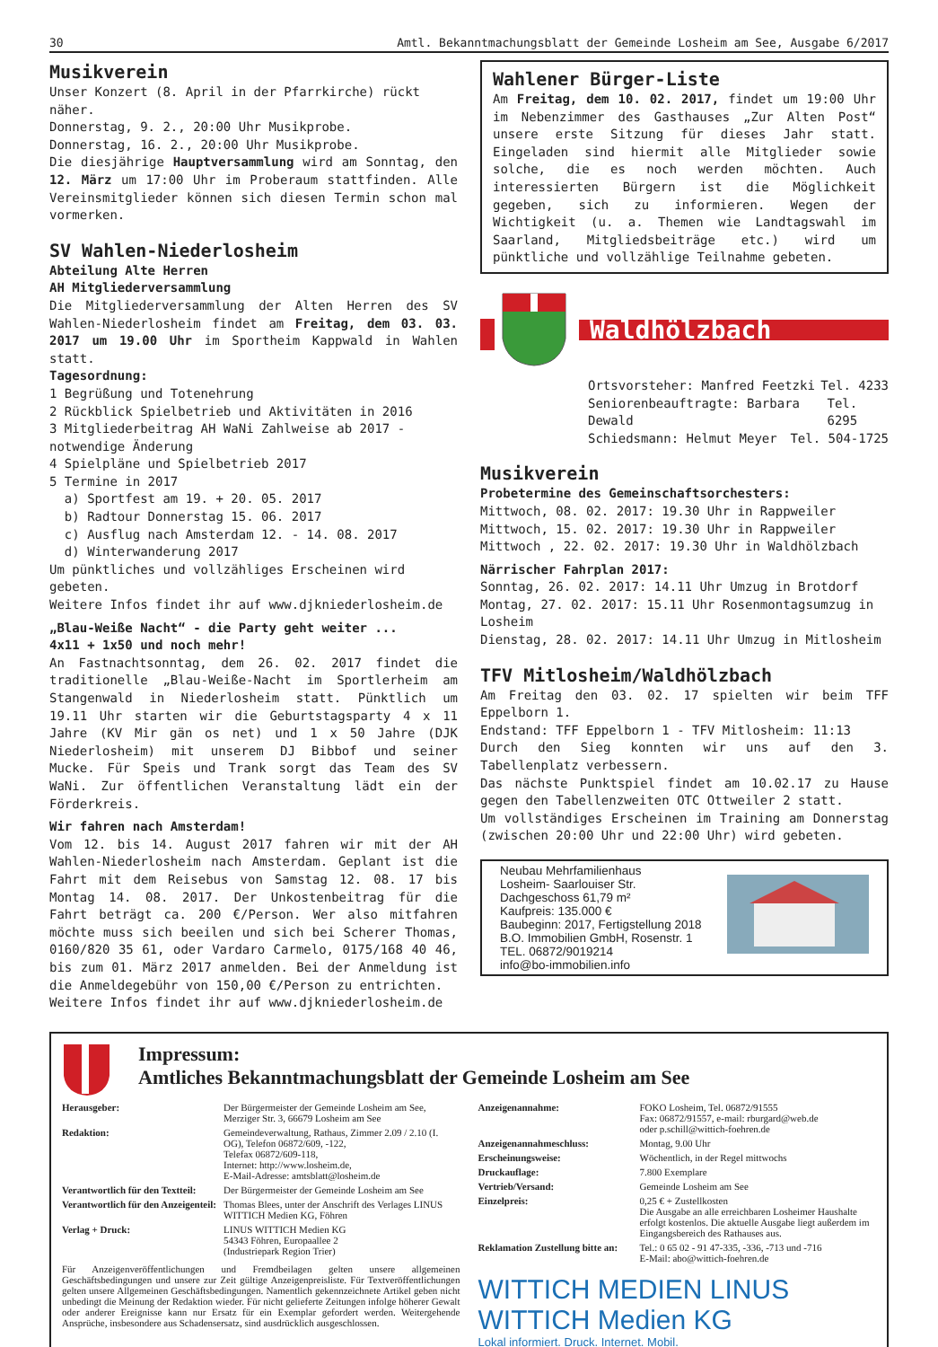30 Amtl. Bekanntmachungsblatt der Gemeinde Losheim am See, Ausgabe 6/2017
Musikverein
Unser Konzert (8. April in der Pfarrkirche) rückt näher.
Donnerstag, 9. 2., 20:00 Uhr Musikprobe.
Donnerstag, 16. 2., 20:00 Uhr Musikprobe.
Die diesjährige Hauptversammlung wird am Sonntag, den 12. März um 17:00 Uhr im Proberaum stattfinden. Alle Vereinsmitglieder können sich diesen Termin schon mal vormerken.
SV Wahlen-Niederlosheim
Abteilung Alte Herren
AH Mitgliederversammlung
Die Mitgliederversammlung der Alten Herren des SV Wahlen-Niederlosheim findet am Freitag, dem 03. 03. 2017 um 19.00 Uhr im Sportheim Kappwald in Wahlen statt.
Tagesordnung:
1 Begrüßung und Totenehrung
2 Rückblick Spielbetrieb und Aktivitäten in 2016
3 Mitgliederbeitrag AH WaNi Zahlweise ab 2017 - notwendige Änderung
4 Spielpläne und Spielbetrieb 2017
5 Termine in 2017
a) Sportfest am 19. + 20. 05. 2017
b) Radtour Donnerstag 15. 06. 2017
c) Ausflug nach Amsterdam 12. - 14. 08. 2017
d) Winterwanderung 2017
Um pünktliches und vollzähliges Erscheinen wird gebeten.
Weitere Infos findet ihr auf www.djkniederlosheim.de
„Blau-Weiße Nacht“ - die Party geht weiter ...
4x11 + 1x50 und noch mehr!
An Fastnachtsonntag, dem 26. 02. 2017 findet die traditionelle „Blau-Weiße-Nacht im Sportlerheim am Stangenwald in Niederlosheim statt. Pünktlich um 19.11 Uhr starten wir die Geburtstagsparty 4 x 11 Jahre (KV Mir gän os net) und 1 x 50 Jahre (DJK Niederlosheim) mit unserem DJ Bibbof und seiner Mucke. Für Speis und Trank sorgt das Team des SV WaNi. Zur öffentlichen Veranstaltung lädt ein der Förderkreis.
Wir fahren nach Amsterdam!
Vom 12. bis 14. August 2017 fahren wir mit der AH Wahlen-Niederlosheim nach Amsterdam. Geplant ist die Fahrt mit dem Reisebus von Samstag 12. 08. 17 bis Montag 14. 08. 2017. Der Unkostenbeitrag für die Fahrt beträgt ca. 200 €/Person. Wer also mitfahren möchte muss sich beeilen und sich bei Scherer Thomas, 0160/820 35 61, oder Vardaro Carmelo, 0175/168 40 46, bis zum 01. März 2017 anmelden. Bei der Anmeldung ist die Anmeldegebühr von 150,00 €/Person zu entrichten.
Weitere Infos findet ihr auf www.djkniederlosheim.de
Wahlener Bürger-Liste
Am Freitag, dem 10. 02. 2017, findet um 19:00 Uhr im Nebenzimmer des Gasthauses „Zur Alten Post“ unsere erste Sitzung für dieses Jahr statt. Eingeladen sind hiermit alle Mitglieder sowie solche, die es noch werden möchten. Auch interessierten Bürgern ist die Möglichkeit gegeben, sich zu informieren. Wegen der Wichtigkeit (u. a. Themen wie Landtagswahl im Saarland, Mitgliedsbeiträge etc.) wird um pünktliche und vollzählige Teilnahme gebeten.
Waldhölzbach
Ortsvorsteher: Manfred Feetzki Tel. 4233
Seniorenbeauftragte: Barbara Dewald Tel. 6295
Schiedsmann: Helmut Meyer Tel. 504-1725
Musikverein
Probetermine des Gemeinschaftsorchesters:
Mittwoch, 08. 02. 2017: 19.30 Uhr in Rappweiler
Mittwoch, 15. 02. 2017: 19.30 Uhr in Rappweiler
Mittwoch , 22. 02. 2017: 19.30 Uhr in Waldhölzbach
Närrischer Fahrplan 2017:
Sonntag, 26. 02. 2017: 14.11 Uhr Umzug in Brotdorf
Montag, 27. 02. 2017: 15.11 Uhr Rosenmontagsumzug in Losheim
Dienstag, 28. 02. 2017: 14.11 Uhr Umzug in Mitlosheim
TFV Mitlosheim/Waldhölzbach
Am Freitag den 03. 02. 17 spielten wir beim TFF Eppelborn 1.
Endstand: TFF Eppelborn 1 - TFV Mitlosheim: 11:13
Durch den Sieg konnten wir uns auf den 3. Tabellenplatz verbessern.
Das nächste Punktspiel findet am 10.02.17 zu Hause gegen den Tabellenzweiten OTC Ottweiler 2 statt.
Um vollständiges Erscheinen im Training am Donnerstag (zwischen 20:00 Uhr und 22:00 Uhr) wird gebeten.
Neubau Mehrfamilienhaus
Losheim- Saarlouiser Str.
Dachgeschoss 61,79 m²
Kaufpreis: 135.000 €
Baubeginn: 2017, Fertigstellung 2018
B.O. Immobilien GmbH, Rosenstr. 1
TEL. 06872/9019214
info@bo-immobilien.info
Impressum:
Amtliches Bekanntmachungsblatt der Gemeinde Losheim am See
| Herausgeber: | Der Bürgermeister der Gemeinde Losheim am See, Merziger Str. 3, 66679 Losheim am See |
| Redaktion: | Gemeindeverwaltung, Rathaus, Zimmer 2.09 / 2.10 (I. OG), Telefon 06872/609, -122, Telefax 06872/609-118, Internet: http://www.losheim.de, E-Mail-Adresse: amtsblatt@losheim.de |
| Verantwortlich für den Textteil: | Der Bürgermeister der Gemeinde Losheim am See |
| Verantwortlich für den Anzeigenteil: | Thomas Blees, unter der Anschrift des Verlages LINUS WITTICH Medien KG, Föhren |
| Verlag + Druck: | LINUS WITTICH Medien KG 54343 Föhren, Europaallee 2 (Industriepark Region Trier) |
Für Anzeigenveröffentlichungen und Fremdbeilagen gelten unsere allgemeinen Geschäftsbedingungen und unsere zur Zeit gültige Anzeigenpreisliste. Für Textveröffentlichungen gelten unsere Allgemeinen Geschäftsbedingungen. Namentlich gekennzeichnete Artikel geben nicht unbedingt die Meinung der Redaktion wieder. Für nicht gelieferte Zeitungen infolge höherer Gewalt oder anderer Ereignisse kann nur Ersatz für ein Exemplar gefordert werden. Weitergehende Ansprüche, insbesondere aus Schadensersatz, sind ausdrücklich ausgeschlossen.
| Anzeigenannahme: | FOKO Losheim, Tel. 06872/91555 Fax: 06872/91557, e-mail: rburgard@web.de oder p.schill@wittich-foehren.de |
| Anzeigenannahmeschluss: | Montag, 9.00 Uhr |
| Erscheinungsweise: | Wöchentlich, in der Regel mittwochs |
| Druckauflage: | 7.800 Exemplare |
| Vertrieb/Versand: | Gemeinde Losheim am See |
| Einzelpreis: | 0,25 € + Zustellkosten Die Ausgabe an alle erreichbaren Losheimer Haushalte erfolgt kostenlos. Die aktuelle Ausgabe liegt außerdem im Eingangsbereich des Rathauses aus. |
| Reklamation Zustellung bitte an: | Tel.: 0 65 02 - 91 47-335, -336, -713 und -716 E-Mail: abo@wittich-foehren.de |
WITTICH MEDIEN LINUS WITTICH Medien KG
Lokal informiert. Druck. Internet. Mobil.